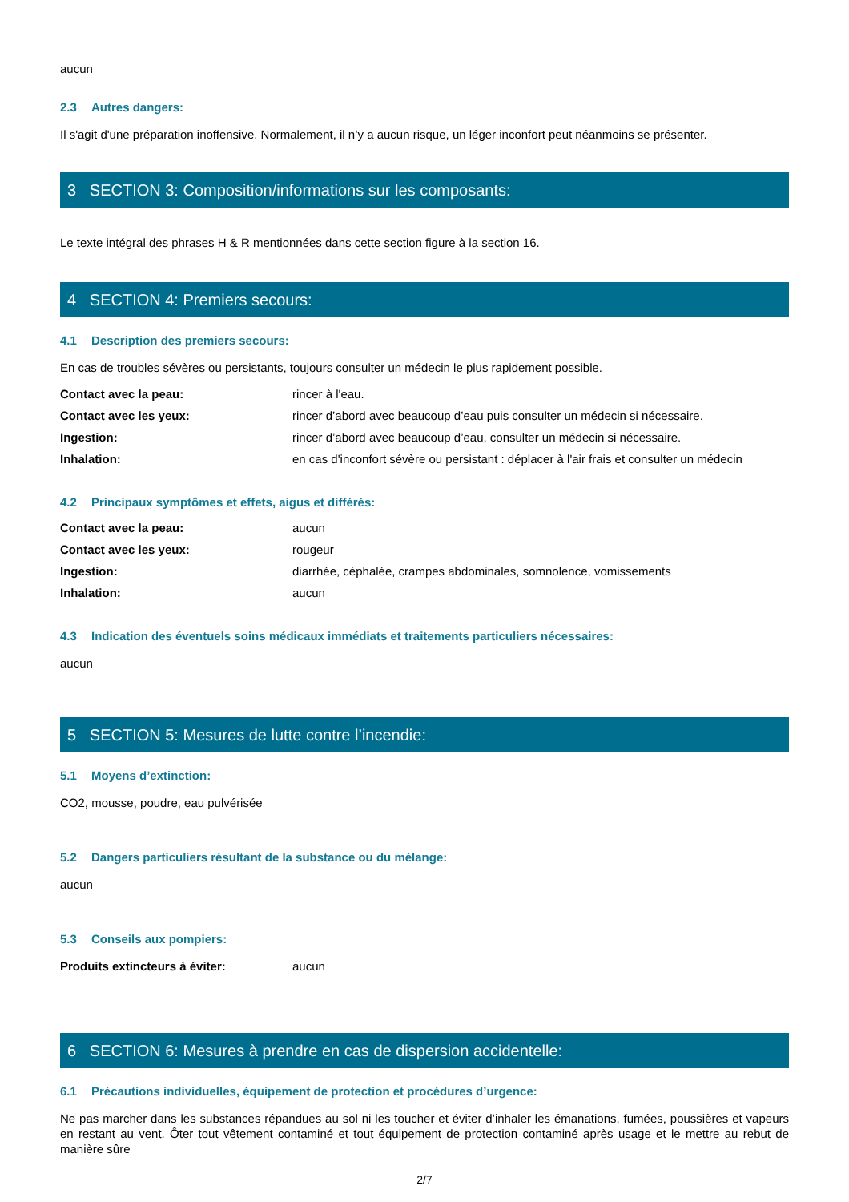aucun
2.3 Autres dangers:
Il s'agit d'une préparation inoffensive. Normalement, il n’y a aucun risque, un léger inconfort peut néanmoins se présenter.
3 SECTION 3: Composition/informations sur les composants:
Le texte intégral des phrases H & R mentionnées dans cette section figure à la section 16.
4 SECTION 4: Premiers secours:
4.1 Description des premiers secours:
En cas de troubles sévères ou persistants, toujours consulter un médecin le plus rapidement possible.
| Contact avec la peau: | rincer à l'eau. |
| Contact avec les yeux: | rincer d’abord avec beaucoup d’eau puis consulter un médecin si nécessaire. |
| Ingestion: | rincer d’abord avec beaucoup d’eau, consulter un médecin si nécessaire. |
| Inhalation: | en cas d'inconfort sévère ou persistant : déplacer à l'air frais et consulter un médecin |
4.2 Principaux symptômes et effets, aigus et différés:
| Contact avec la peau: | aucun |
| Contact avec les yeux: | rougeur |
| Ingestion: | diarrhée, céphalée, crampes abdominales, somnolence, vomissements |
| Inhalation: | aucun |
4.3 Indication des éventuels soins médicaux immédiats et traitements particuliers nécessaires:
aucun
5 SECTION 5: Mesures de lutte contre l’incendie:
5.1 Moyens d’extinction:
CO2, mousse, poudre, eau pulvérisée
5.2 Dangers particuliers résultant de la substance ou du mélange:
aucun
5.3 Conseils aux pompiers:
| Produits extincteurs à éviter: | aucun |
6 SECTION 6: Mesures à prendre en cas de dispersion accidentelle:
6.1 Précautions individuelles, équipement de protection et procédures d’urgence:
Ne pas marcher dans les substances répandues au sol ni les toucher et éviter d’inhaler les émanations, fumées, poussières et vapeurs en restant au vent. Ôter tout vêtement contaminé et tout équipement de protection contaminé après usage et le mettre au rebut de manière sûre
2/7